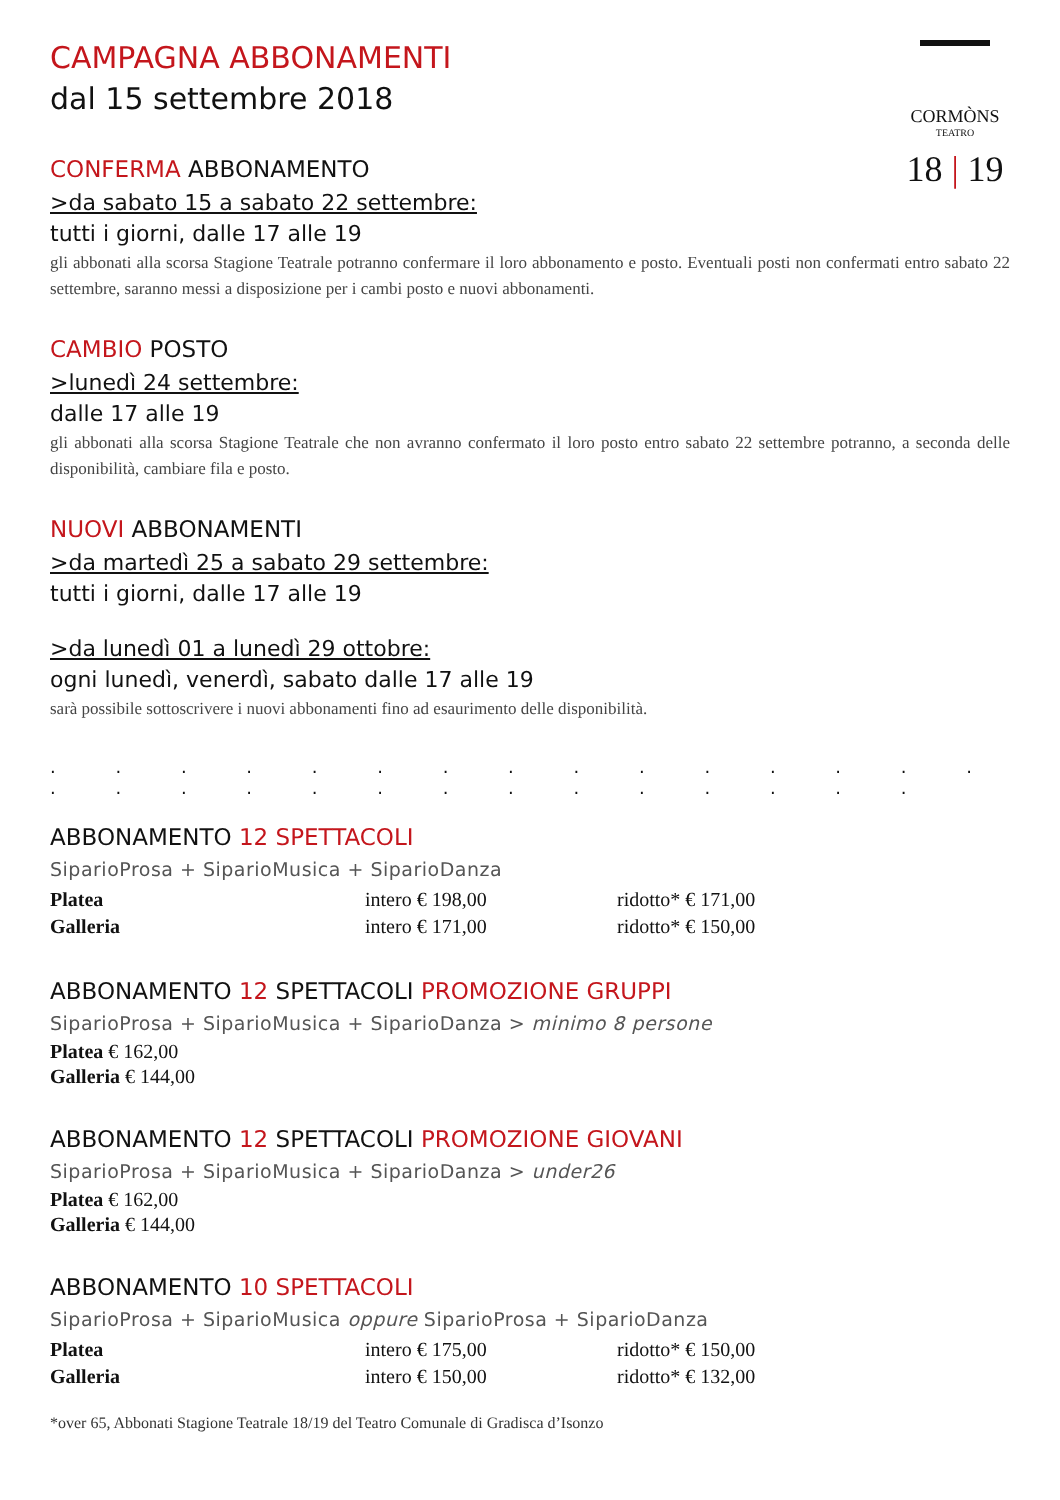CORMÒNS
TEATRO
18 | 19
CAMPAGNA ABBONAMENTI
dal 15 settembre 2018
CONFERMA ABBONAMENTO
>da sabato 15 a sabato 22 settembre:
tutti i giorni, dalle 17 alle 19
gli abbonati alla scorsa Stagione Teatrale potranno confermare il loro abbonamento e posto. Eventuali posti non confermati entro sabato 22 settembre, saranno messi a disposizione per i cambi posto e nuovi abbonamenti.
CAMBIO POSTO
>lunedì 24 settembre:
dalle 17 alle 19
gli abbonati alla scorsa Stagione Teatrale che non avranno confermato il loro posto entro sabato 22 settembre potranno, a seconda delle disponibilità, cambiare fila e posto.
NUOVI ABBONAMENTI
>da martedì 25 a sabato 29 settembre:
tutti i giorni, dalle 17 alle 19
>da lunedì 01 a lunedì 29 ottobre:
ogni lunedì, venerdì, sabato dalle 17 alle 19
sarà possibile sottoscrivere i nuovi abbonamenti fino ad esaurimento delle disponibilità.
. . . . . . . . . . . . . . . . . . . . . . . . . . . . .
ABBONAMENTO 12 SPETTACOLI
SiparioProsa + SiparioMusica + SiparioDanza
| Platea | intero € 198,00 | ridotto* € 171,00 |
| Galleria | intero € 171,00 | ridotto* € 150,00 |
ABBONAMENTO 12 SPETTACOLI PROMOZIONE GRUPPI
SiparioProsa + SiparioMusica + SiparioDanza > minimo 8 persone
Platea € 162,00
Galleria € 144,00
ABBONAMENTO 12 SPETTACOLI PROMOZIONE GIOVANI
SiparioProsa + SiparioMusica + SiparioDanza > under26
Platea € 162,00
Galleria € 144,00
ABBONAMENTO 10 SPETTACOLI
SiparioProsa + SiparioMusica oppure SiparioProsa + SiparioDanza
| Platea | intero € 175,00 | ridotto* € 150,00 |
| Galleria | intero € 150,00 | ridotto* € 132,00 |
*over 65, Abbonati Stagione Teatrale 18/19 del Teatro Comunale di Gradisca d’Isonzo